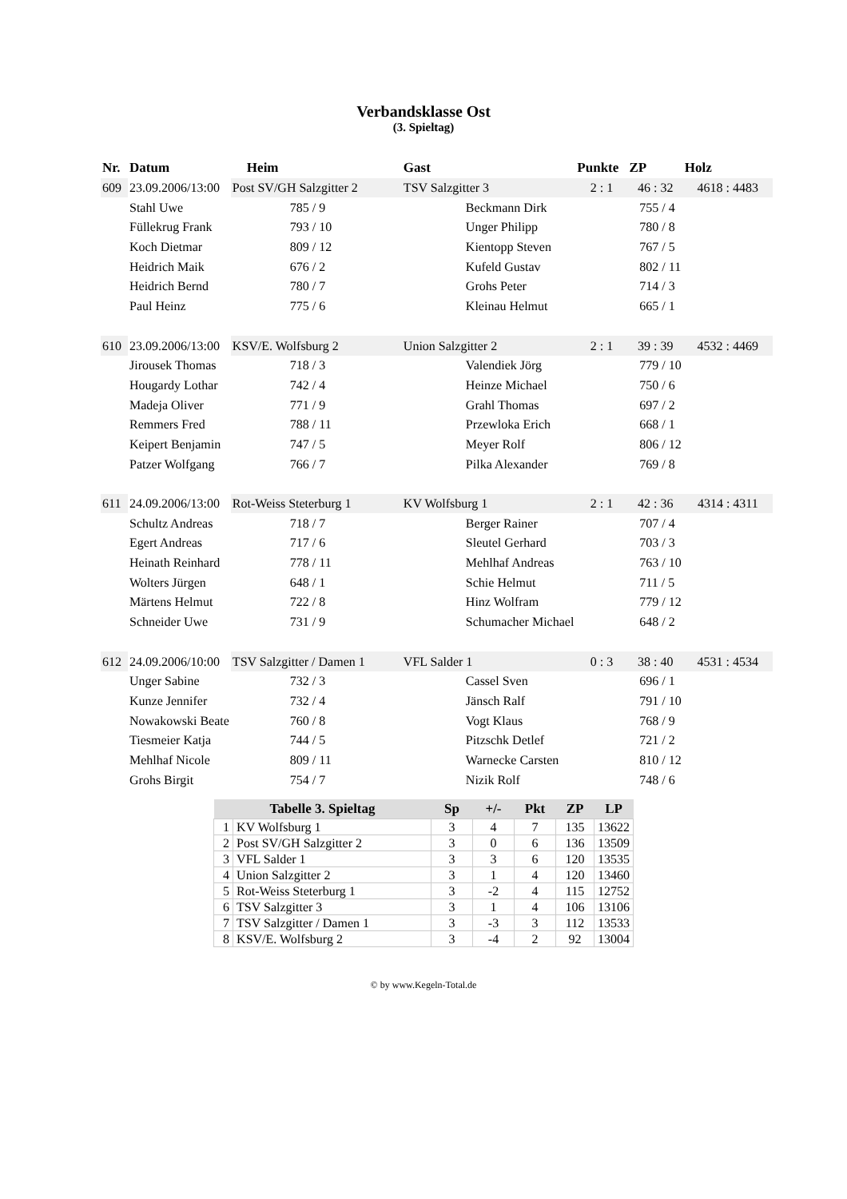Verbandsklasse Ost
(3. Spieltag)
| Nr. | Datum | Heim | Gast | Punkte | ZP | Holz |
| --- | --- | --- | --- | --- | --- | --- |
| 609 | 23.09.2006/13:00 | Post SV/GH Salzgitter 2 | TSV Salzgitter 3 | 2 : 1 | 46 : 32 | 4618 : 4483 |
| | Stahl Uwe | 785 / 9 | Beckmann Dirk | 755 / 4 | | |
| | Füllekrug Frank | 793 / 10 | Unger Philipp | 780 / 8 | | |
| | Koch Dietmar | 809 / 12 | Kientopp Steven | 767 / 5 | | |
| | Heidrich Maik | 676 / 2 | Kufeld Gustav | 802 / 11 | | |
| | Heidrich Bernd | 780 / 7 | Grohs Peter | 714 / 3 | | |
| | Paul Heinz | 775 / 6 | Kleinau Helmut | 665 / 1 | | |
| 610 | 23.09.2006/13:00 | KSV/E. Wolfsburg 2 | Union Salzgitter 2 | 2 : 1 | 39 : 39 | 4532 : 4469 |
| | Jirousek Thomas | 718 / 3 | Valendiek Jörg | 779 / 10 | | |
| | Hougardy Lothar | 742 / 4 | Heinze Michael | 750 / 6 | | |
| | Madeja Oliver | 771 / 9 | Grahl Thomas | 697 / 2 | | |
| | Remmers Fred | 788 / 11 | Przewloka Erich | 668 / 1 | | |
| | Keipert Benjamin | 747 / 5 | Meyer Rolf | 806 / 12 | | |
| | Patzer Wolfgang | 766 / 7 | Pilka Alexander | 769 / 8 | | |
| 611 | 24.09.2006/13:00 | Rot-Weiss Steterburg 1 | KV Wolfsburg 1 | 2 : 1 | 42 : 36 | 4314 : 4311 |
| | Schultz Andreas | 718 / 7 | Berger Rainer | 707 / 4 | | |
| | Egert Andreas | 717 / 6 | Sleutel Gerhard | 703 / 3 | | |
| | Heinath Reinhard | 778 / 11 | Mehlhaf Andreas | 763 / 10 | | |
| | Wolters Jürgen | 648 / 1 | Schie Helmut | 711 / 5 | | |
| | Märtens Helmut | 722 / 8 | Hinz Wolfram | 779 / 12 | | |
| | Schneider Uwe | 731 / 9 | Schumacher Michael | 648 / 2 | | |
| 612 | 24.09.2006/10:00 | TSV Salzgitter / Damen 1 | VFL Salder 1 | 0 : 3 | 38 : 40 | 4531 : 4534 |
| | Unger Sabine | 732 / 3 | Cassel Sven | 696 / 1 | | |
| | Kunze Jennifer | 732 / 4 | Jänsch Ralf | 791 / 10 | | |
| | Nowakowski Beate | 760 / 8 | Vogt Klaus | 768 / 9 | | |
| | Tiesmeier Katja | 744 / 5 | Pitzschk Detlef | 721 / 2 | | |
| | Mehlhaf Nicole | 809 / 11 | Warnecke Carsten | 810 / 12 | | |
| | Grohs Birgit | 754 / 7 | Nizik Rolf | 748 / 6 | | |
| Tabelle 3. Spieltag | | Sp | +/- | Pkt | ZP | LP |
| --- | --- | --- | --- | --- | --- | --- |
| 1 | KV Wolfsburg 1 | 3 | 4 | 7 | 135 | 13622 |
| 2 | Post SV/GH Salzgitter 2 | 3 | 0 | 6 | 136 | 13509 |
| 3 | VFL Salder 1 | 3 | 3 | 6 | 120 | 13535 |
| 4 | Union Salzgitter 2 | 3 | 1 | 4 | 120 | 13460 |
| 5 | Rot-Weiss Steterburg 1 | 3 | -2 | 4 | 115 | 12752 |
| 6 | TSV Salzgitter 3 | 3 | 1 | 4 | 106 | 13106 |
| 7 | TSV Salzgitter / Damen 1 | 3 | -3 | 3 | 112 | 13533 |
| 8 | KSV/E. Wolfsburg 2 | 3 | -4 | 2 | 92 | 13004 |
© by www.Kegeln-Total.de